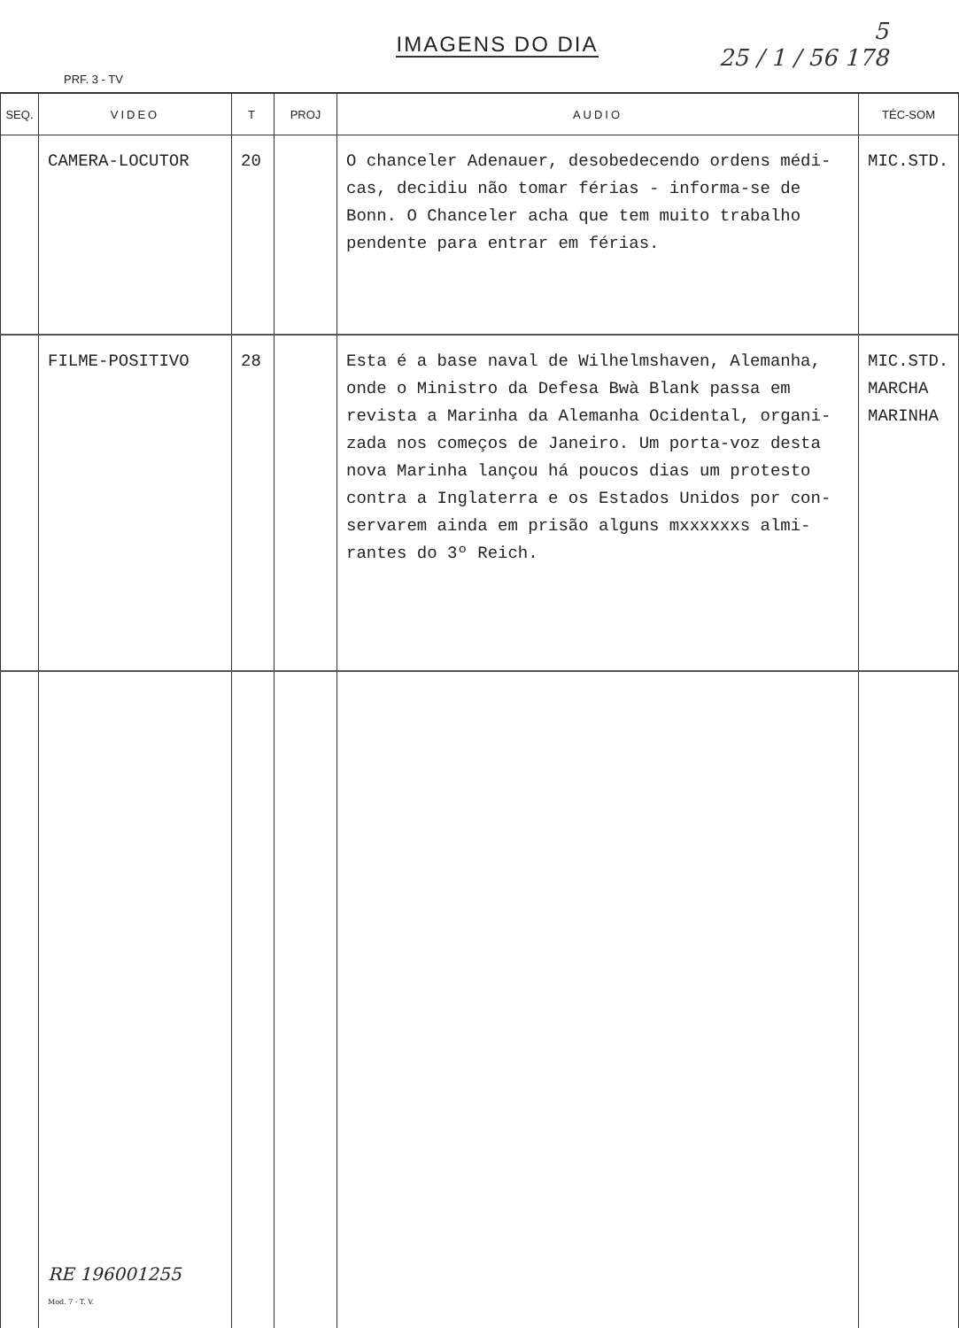IMAGENS DO DIA
PRF. 3 - TV
5
25 / 1 / 56 178
| SEQ. | VIDEO | T | PROJ | AUDIO | TÉC-SOM |
| --- | --- | --- | --- | --- | --- |
| | CAMERA-LOCUTOR | 20 | | O chanceler Adenauer, desobedecendo ordens médi-cas, decidiu não tomar férias - informa-se de Bonn. O Chanceler acha que tem muito trabalho pendente para entrar em férias. | MIC.STD. |
| | FILME-POSITIVO | 28 | | Esta é a base naval de Wilhelmshaven, Alemanha, onde o Ministro da Defesa Bwà Blank passa em revista a Marinha da Alemanha Ocidental, organi-zada nos começos de Janeiro. Um porta-voz desta nova Marinha lançou há poucos dias um protesto contra a Inglaterra e os Estados Unidos por con-servarem ainda em prisão alguns mxxxxxxs almi-rantes do 3º Reich. | MIC.STD. MARCHA MARINHA |
| | RE 196001255 Mod. 7 - T. V. | | | | |